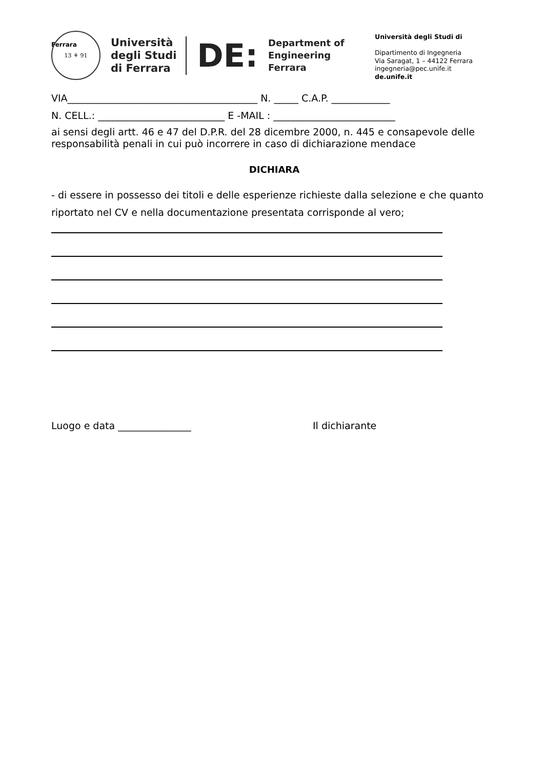13 ⚘ 91
Università
degli Studi
di Ferrara
DE:
Department of
Engineering
Ferrara
Ferrara
Università degli Studi di
Dipartimento di Ingegneria
Via Saragat, 1 – 44122 Ferrara
ingegneria@pec.unife.it
de.unife.it
VIA_______________________________________ N. _____ C.A.P. ____________
N. CELL.: __________________________ E -MAIL : _________________________
ai sensi degli artt. 46 e 47 del D.P.R. del 28 dicembre 2000, n. 445 e consapevole delle responsabilità penali in cui può incorrere in caso di dichiarazione mendace
DICHIARA
- di essere in possesso dei titoli e delle esperienze richieste dalla selezione e che quanto riportato nel CV e nella documentazione presentata corrisponde al vero;
Luogo e data _______________ Il dichiarante